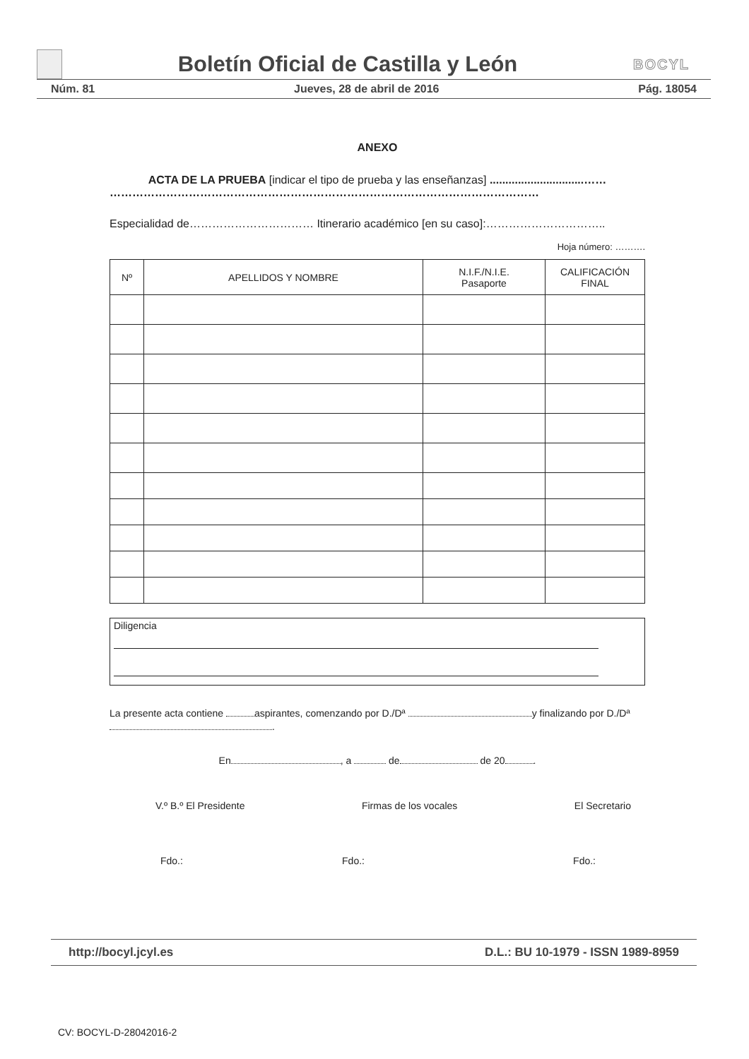Boletín Oficial de Castilla y León
BOCYL
Núm. 81 Jueves, 28 de abril de 2016 Pág. 18054
ANEXO
ACTA DE LA PRUEBA [indicar el tipo de prueba y las enseñanzas] ..............................……
……………………………………………………………………………………………………
Especialidad de…………………………… Itinerario académico [en su caso]:…………………………..
Hoja número: ……….
| Nº | APELLIDOS Y NOMBRE | N.I.F./N.I.E. Pasaporte | CALIFICACIÓN FINAL |
| --- | --- | --- | --- |
Diligencia
La presente acta contiene aspirantes, comenzando por D./Dª y finalizando por D./Dª .
En , a de de 20 .
V.º B.º El Presidente Firmas de los vocales El Secretario
Fdo.: Fdo.: Fdo.:
http://bocyl.jcyl.es D.L.: BU 10-1979 - ISSN 1989-8959
CV: BOCYL-D-28042016-2